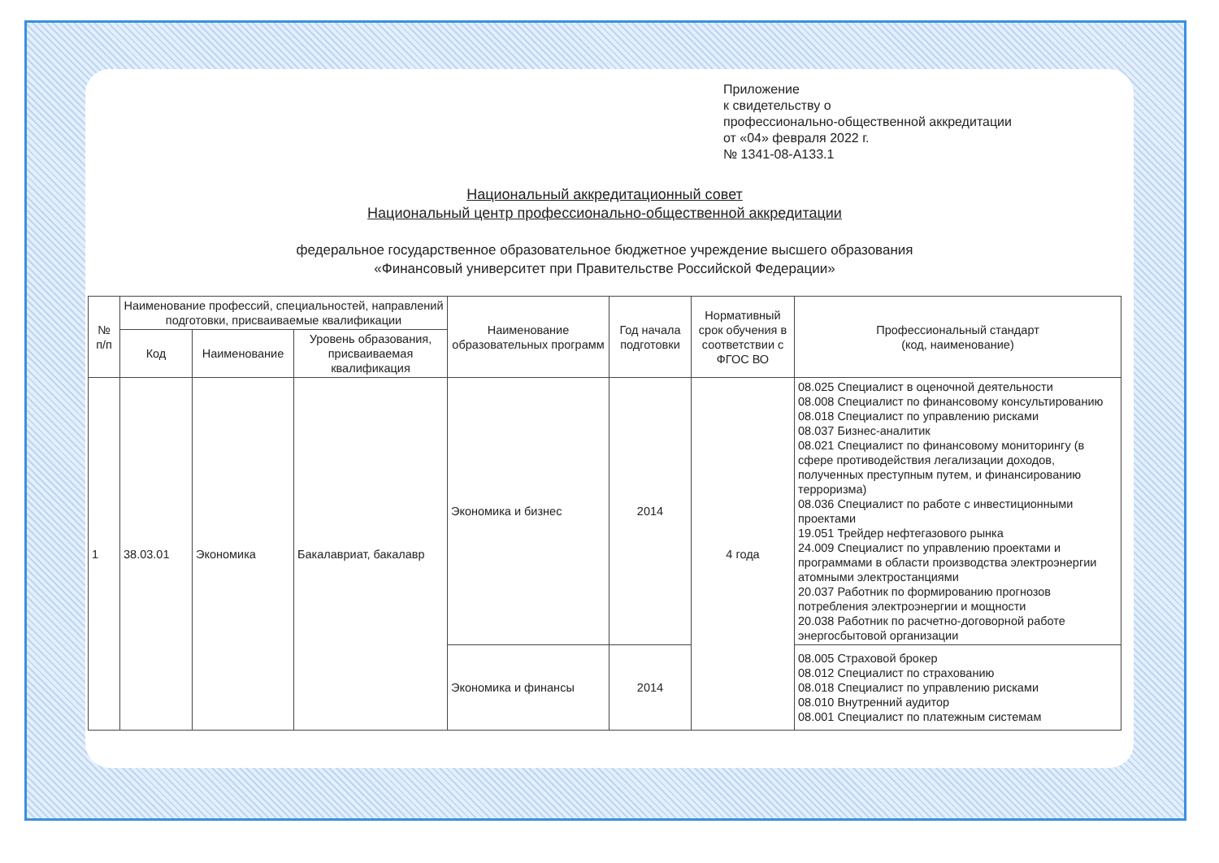Приложение
к свидетельству о
профессионально-общественной аккредитации
от «04» февраля 2022 г.
№ 1341-08-А133.1
Национальный аккредитационный совет
Национальный центр профессионально-общественной аккредитации
федеральное государственное образовательное бюджетное учреждение высшего образования
«Финансовый университет при Правительстве Российской Федерации»
| № п/п | Наименование профессий, специальностей, направлений подготовки, присваиваемые квалификации | | | Наименование образовательных программ | Год начала подготовки | Нормативный срок обучения в соответствии с ФГОС ВО | Профессиональный стандарт (код, наименование) |
| --- | --- | --- | --- | --- | --- | --- | --- |
| | Код | Наименование | Уровень образования, присваиваемая квалификация | | | | |
| 1 | 38.03.01 | Экономика | Бакалавриат, бакалавр | Экономика и бизнес | 2014 | 4 года | 08.025 Специалист в оценочной деятельности 08.008 Специалист по финансовому консультированию 08.018 Специалист по управлению рисками 08.037 Бизнес-аналитик 08.021 Специалист по финансовому мониторингу (в сфере противодействия легализации доходов, полученных преступным путем, и финансированию терроризма) 08.036 Специалист по работе с инвестиционными проектами 19.051 Трейдер нефтегазового рынка 24.009 Специалист по управлению проектами и программами в области производства электроэнергии атомными электростанциями 20.037 Работник по формированию прогнозов потребления электроэнергии и мощности 20.038 Работник по расчетно-договорной работе энергосбытовой организации |
| | | | | Экономика и финансы | 2014 | | 08.005 Страховой брокер 08.012 Специалист по страхованию 08.018 Специалист по управлению рисками 08.010 Внутренний аудитор 08.001 Специалист по платежным системам |